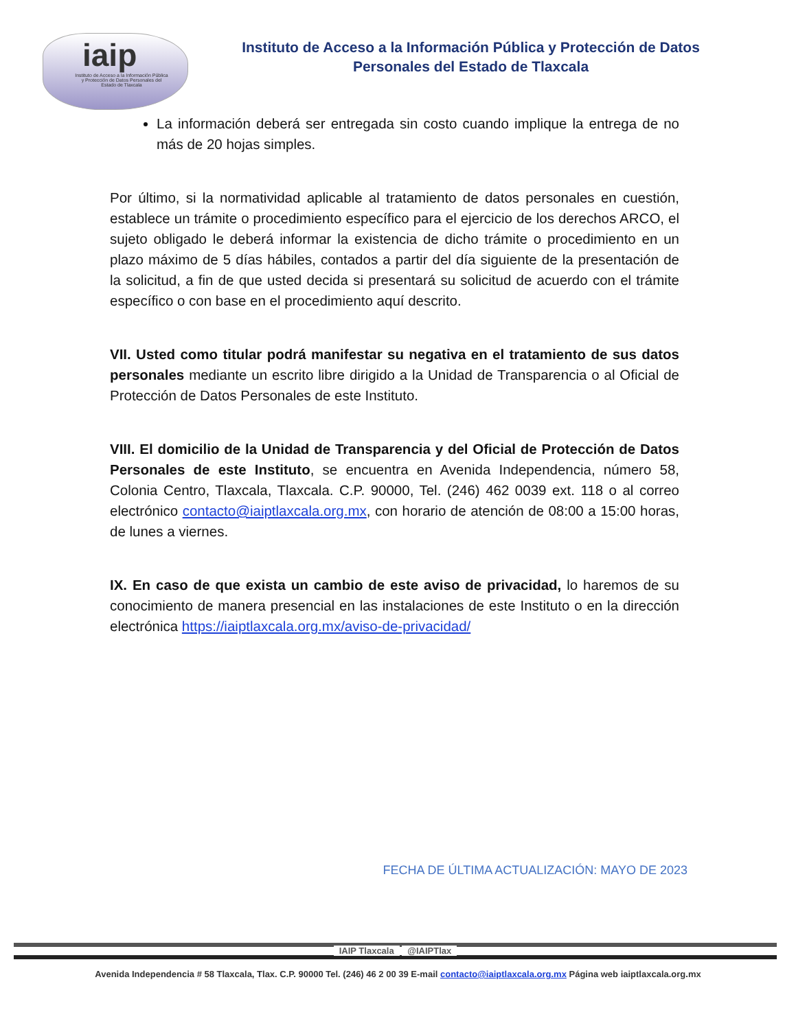iaip
Instituto de Acceso a la Información Pública y Protección de Datos Personales del Estado de Tlaxcala
Instituto de Acceso a la Información Pública y Protección de Datos
Personales del Estado de Tlaxcala
La información deberá ser entregada sin costo cuando implique la entrega de no más de 20 hojas simples.
Por último, si la normatividad aplicable al tratamiento de datos personales en cuestión, establece un trámite o procedimiento específico para el ejercicio de los derechos ARCO, el sujeto obligado le deberá informar la existencia de dicho trámite o procedimiento en un plazo máximo de 5 días hábiles, contados a partir del día siguiente de la presentación de la solicitud, a fin de que usted decida si presentará su solicitud de acuerdo con el trámite específico o con base en el procedimiento aquí descrito.
VII. Usted como titular podrá manifestar su negativa en el tratamiento de sus datos personales mediante un escrito libre dirigido a la Unidad de Transparencia o al Oficial de Protección de Datos Personales de este Instituto.
VIII. El domicilio de la Unidad de Transparencia y del Oficial de Protección de Datos Personales de este Instituto, se encuentra en Avenida Independencia, número 58, Colonia Centro, Tlaxcala, Tlaxcala. C.P. 90000, Tel. (246) 462 0039 ext. 118 o al correo electrónico contacto@iaiptlaxcala.org.mx, con horario de atención de 08:00 a 15:00 horas, de lunes a viernes.
IX. En caso de que exista un cambio de este aviso de privacidad, lo haremos de su conocimiento de manera presencial en las instalaciones de este Instituto o en la dirección electrónica https://iaiptlaxcala.org.mx/aviso-de-privacidad/
FECHA DE ÚLTIMA ACTUALIZACIÓN: MAYO DE 2023
IAIP Tlaxcala @IAIPTlax
Avenida Independencia # 58 Tlaxcala, Tlax. C.P. 90000 Tel. (246) 46 2 00 39 E-mail contacto@iaiptlaxcala.org.mx Página web iaiptlaxcala.org.mx